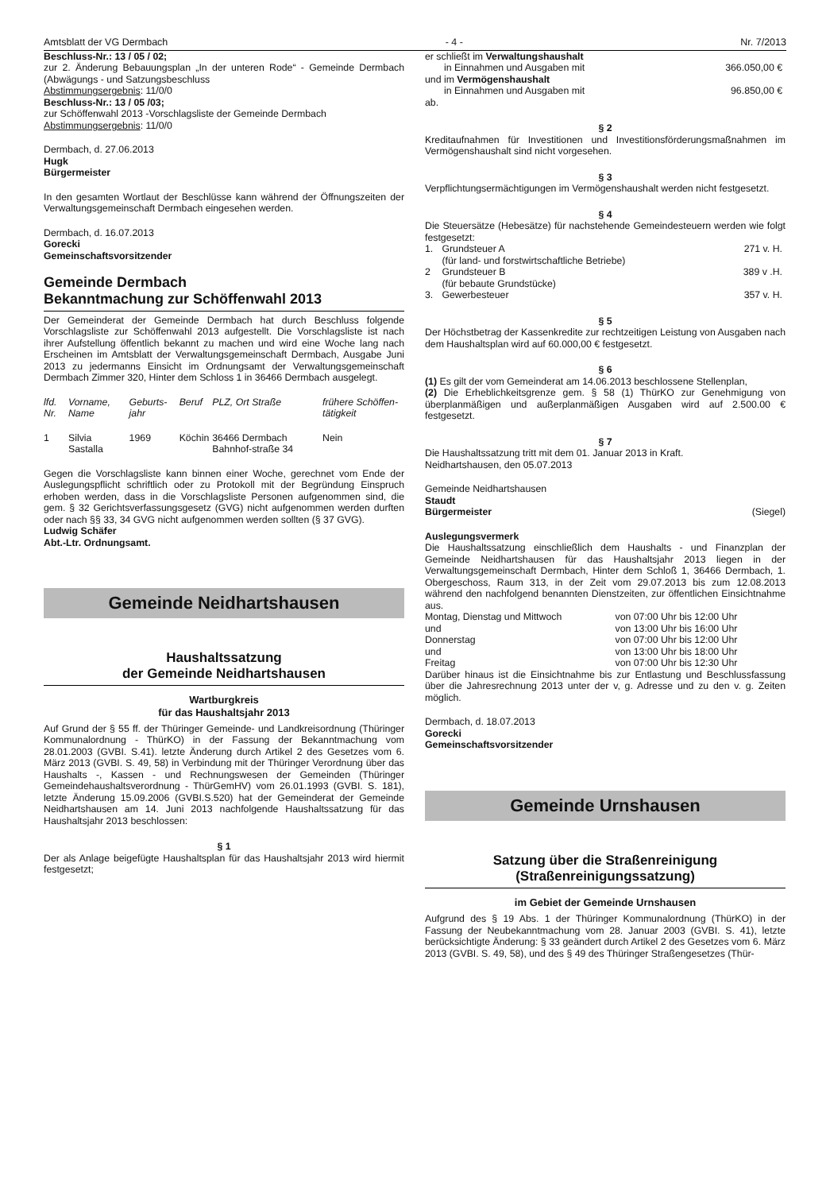Amtsblatt der VG Dermbach - 4 - Nr. 7/2013
Beschluss-Nr.: 13 / 05 / 02;
zur 2. Änderung Bebauungsplan „In der unteren Rode“ - Gemeinde Dermbach (Abwägungs - und Satzungsbeschluss
Abstimmungsergebnis: 11/0/0
Beschluss-Nr.: 13 / 05 /03;
zur Schöffenwahl 2013 -Vorschlagsliste der Gemeinde Dermbach
Abstimmungsergebnis: 11/0/0
Dermbach, d. 27.06.2013
Hugk
Bürgermeister
In den gesamten Wortlaut der Beschlüsse kann während der Öffnungszeiten der Verwaltungsgemeinschaft Dermbach eingesehen werden.
Dermbach, d. 16.07.2013
Gorecki
Gemeinschaftsvorsitzender
Gemeinde Dermbach
Bekanntmachung zur Schöffenwahl 2013
Der Gemeinderat der Gemeinde Dermbach hat durch Beschluss folgende Vorschlagsliste zur Schöffenwahl 2013 aufgestellt. Die Vorschlagsliste ist nach ihrer Aufstellung öffentlich bekannt zu machen und wird eine Woche lang nach Erscheinen im Amtsblatt der Verwaltungsgemeinschaft Dermbach, Ausgabe Juni 2013 zu jedermanns Einsicht im Ordnungsamt der Verwaltungsgemeinschaft Dermbach Zimmer 320, Hinter dem Schloss 1 in 36466 Dermbach ausgelegt.
| lfd. Nr. | Vorname, Name | Geburts-jahr | Beruf | PLZ, Ort Straße | frühere Schöffen-tätigkeit |
| --- | --- | --- | --- | --- | --- |
| 1 | Silvia Sastalla | 1969 | Köchin | 36466 Dermbach Bahnhof-straße 34 | Nein |
Gegen die Vorschlagsliste kann binnen einer Woche, gerechnet vom Ende der Auslegungspflicht schriftlich oder zu Protokoll mit der Begründung Einspruch erhoben werden, dass in die Vorschlagsliste Personen aufgenommen sind, die gem. § 32 Gerichtsverfassungsgesetz (GVG) nicht aufgenommen werden durften oder nach §§ 33, 34 GVG nicht aufgenommen werden sollten (§ 37 GVG).
Ludwig Schäfer
Abt.-Ltr. Ordnungsamt.
Gemeinde Neidhartshausen
Haushaltssatzung
der Gemeinde Neidhartshausen
Wartburgkreis
für das Haushaltsjahr 2013
Auf Grund der § 55 ff. der Thüringer Gemeinde- und Landkreisordnung (Thüringer Kommunalordnung - ThürKO) in der Fassung der Bekanntmachung vom 28.01.2003 (GVBI. S.41). letzte Änderung durch Artikel 2 des Gesetzes vom 6. März 2013 (GVBI. S. 49, 58) in Verbindung mit der Thüringer Verordnung über das Haushalts -, Kassen - und Rechnungswesen der Gemeinden (Thüringer Gemeindehaushaltsverordnung - ThürGemHV) vom 26.01.1993 (GVBI. S. 181), letzte Änderung 15.09.2006 (GVBI.S.520) hat der Gemeinderat der Gemeinde Neidhartshausen am 14. Juni 2013 nachfolgende Haushaltssatzung für das Haushaltsjahr 2013 beschlossen:
§ 1
Der als Anlage beigefügte Haushaltsplan für das Haushaltsjahr 2013 wird hiermit festgesetzt;
| er schließt im Verwaltungshaushalt | |
| in Einnahmen und Ausgaben mit | 366.050,00 € |
| und im Vermögenshaushalt | |
| in Einnahmen und Ausgaben mit | 96.850,00 € |
| ab. | |
§ 2
Kreditaufnahmen für Investitionen und Investitionsförderungsmaßnahmen im Vermögenshaushalt sind nicht vorgesehen.
§ 3
Verpflichtungsermächtigungen im Vermögenshaushalt werden nicht festgesetzt.
§ 4
Die Steuersätze (Hebesätze) für nachstehende Gemeindesteuern werden wie folgt festgesetzt:
| 1. | Grundsteuer A (für land- und forstwirtschaftliche Betriebe) | 271 v. H. |
| 2 | Grundsteuer B (für bebaute Grundstücke) | 389 v .H. |
| 3. | Gewerbesteuer | 357 v. H. |
§ 5
Der Höchstbetrag der Kassenkredite zur rechtzeitigen Leistung von Ausgaben nach dem Haushaltsplan wird auf 60.000,00 € festgesetzt.
§ 6
(1) Es gilt der vom Gemeinderat am 14.06.2013 beschlossene Stellenplan,
(2) Die Erheblichkeitsgrenze gem. § 58 (1) ThürKO zur Genehmigung von überplanmäßigen und außerplanmäßigen Ausgaben wird auf 2.500.00 € festgesetzt.
§ 7
Die Haushaltssatzung tritt mit dem 01. Januar 2013 in Kraft.
Neidhartshausen, den 05.07.2013
Gemeinde Neidhartshausen
Staudt
Bürgermeister (Siegel)
Auslegungsvermerk
Die Haushaltssatzung einschließlich dem Haushalts - und Finanzplan der Gemeinde Neidhartshausen für das Haushaltsjahr 2013 liegen in der Verwaltungsgemeinschaft Dermbach, Hinter dem Schloß 1, 36466 Dermbach, 1. Obergeschoss, Raum 313, in der Zeit vom 29.07.2013 bis zum 12.08.2013 während den nachfolgend benannten Dienstzeiten, zur öffentlichen Einsichtnahme aus.
| Montag, Dienstag und Mittwoch | von 07:00 Uhr bis 12:00 Uhr |
| und | von 13:00 Uhr bis 16:00 Uhr |
| Donnerstag | von 07:00 Uhr bis 12:00 Uhr |
| und | von 13:00 Uhr bis 18:00 Uhr |
| Freitag | von 07:00 Uhr bis 12:30 Uhr |
Darüber hinaus ist die Einsichtnahme bis zur Entlastung und Beschlussfassung über die Jahresrechnung 2013 unter der v, g. Adresse und zu den v. g. Zeiten möglich.
Dermbach, d. 18.07.2013
Gorecki
Gemeinschaftsvorsitzender
Gemeinde Urnshausen
Satzung über die Straßenreinigung
(Straßenreinigungssatzung)
im Gebiet der Gemeinde Urnshausen
Aufgrund des § 19 Abs. 1 der Thüringer Kommunalordnung (ThürKO) in der Fassung der Neubekanntmachung vom 28. Januar 2003 (GVBI. S. 41), letzte berücksichtigte Änderung: § 33 geändert durch Artikel 2 des Gesetzes vom 6. März 2013 (GVBI. S. 49, 58), und des § 49 des Thüringer Straßengesetzes (Thür-